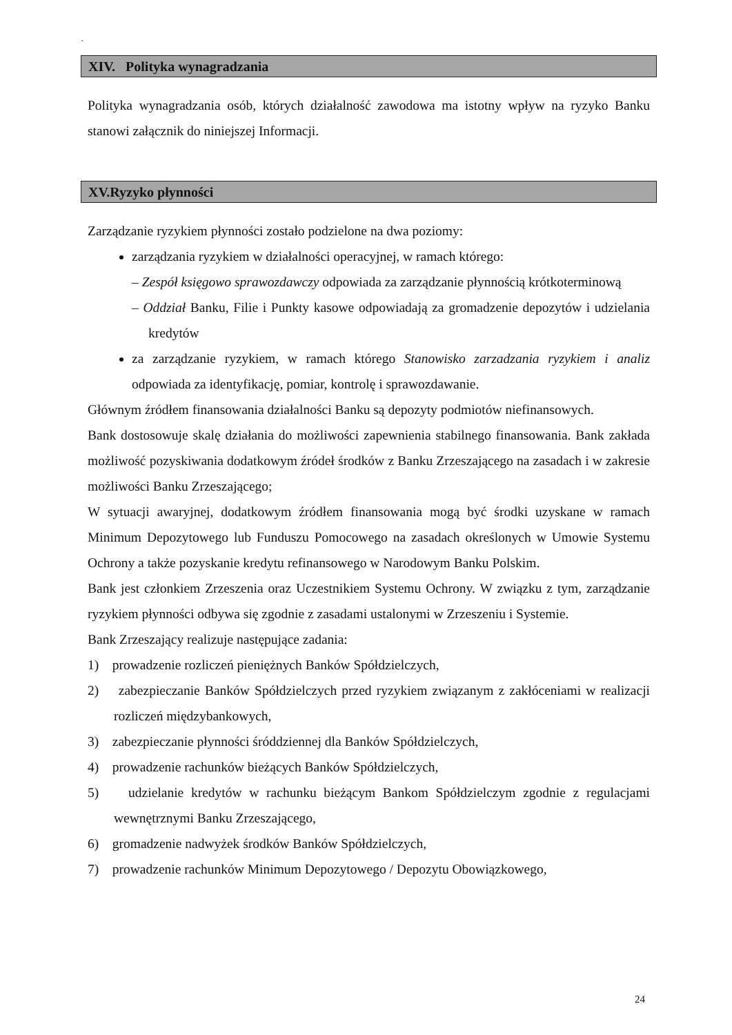`
XIV. Polityka wynagradzania
Polityka wynagradzania osób, których działalność zawodowa ma istotny wpływ na ryzyko Banku stanowi załącznik do niniejszej Informacji.
XV.Ryzyko płynności
Zarządzanie ryzykiem płynności zostało podzielone na dwa poziomy:
zarządzania ryzykiem w działalności operacyjnej, w ramach którego:
– Zespół księgowo sprawozdawczy odpowiada za zarządzanie płynnością krótkoterminową
– Oddział Banku, Filie i Punkty kasowe odpowiadają za gromadzenie depozytów i udzielania kredytów
za zarządzanie ryzykiem, w ramach którego Stanowisko zarzadzania ryzykiem i analiz odpowiada za identyfikację, pomiar, kontrolę i sprawozdawanie.
Głównym źródłem finansowania działalności Banku są depozyty podmiotów niefinansowych.
Bank dostosowuje skalę działania do możliwości zapewnienia stabilnego finansowania. Bank zakłada możliwość pozyskiwania dodatkowym źródeł środków z Banku Zrzeszającego na zasadach i w zakresie możliwości Banku Zrzeszającego;
W sytuacji awaryjnej, dodatkowym źródłem finansowania mogą być środki uzyskane w ramach Minimum Depozytowego lub Funduszu Pomocowego na zasadach określonych w Umowie Systemu Ochrony a także pozyskanie kredytu refinansowego w Narodowym Banku Polskim.
Bank jest członkiem Zrzeszenia oraz Uczestnikiem Systemu Ochrony. W związku z tym, zarządzanie ryzykiem płynności odbywa się zgodnie z zasadami ustalonymi w Zrzeszeniu i Systemie.
Bank Zrzeszający realizuje następujące zadania:
1) prowadzenie rozliczeń pieniężnych Banków Spółdzielczych,
2) zabezpieczanie Banków Spółdzielczych przed ryzykiem związanym z zakłóceniami w realizacji rozliczeń międzybankowych,
3) zabezpieczanie płynności śróddziennej dla Banków Spółdzielczych,
4) prowadzenie rachunków bieżących Banków Spółdzielczych,
5) udzielanie kredytów w rachunku bieżącym Bankom Spółdzielczym zgodnie z regulacjami wewnętrznymi Banku Zrzeszającego,
6) gromadzenie nadwyżek środków Banków Spółdzielczych,
7) prowadzenie rachunków Minimum Depozytowego / Depozytu Obowiązkowego,
24